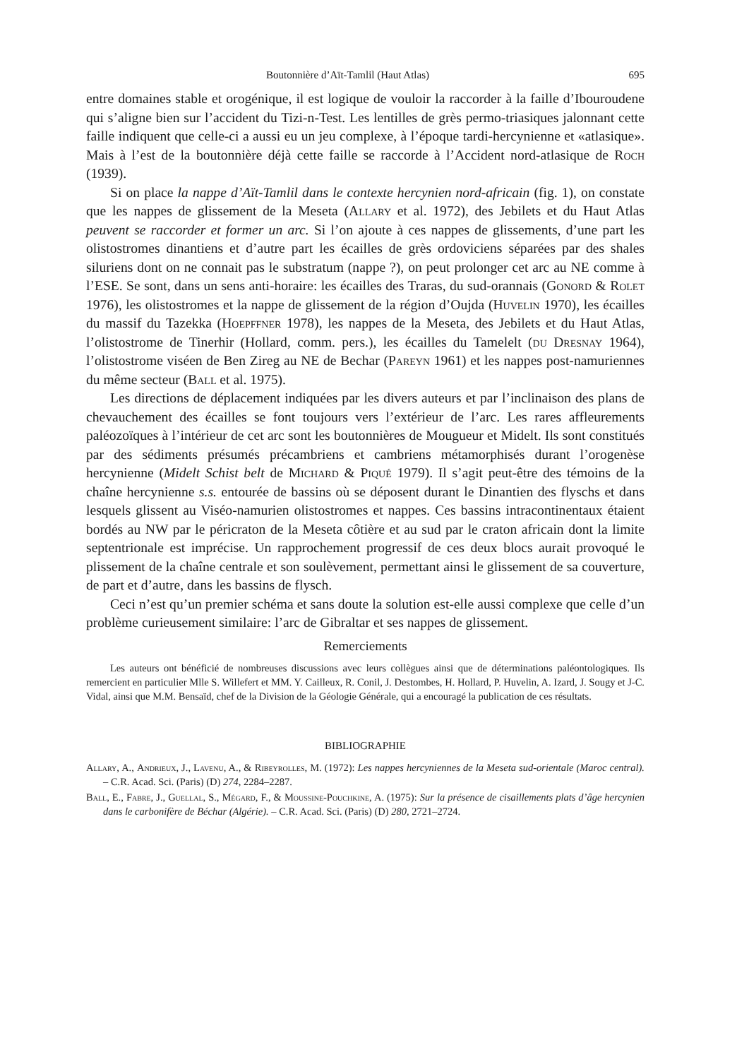Boutonnière d’Aït-Tamlil (Haut Atlas) 695
entre domaines stable et orogénique, il est logique de vouloir la raccorder à la faille d’Ibouroudene qui s’aligne bien sur l’accident du Tizi-n-Test. Les lentilles de grès permo-triasiques jalonnant cette faille indiquent que celle-ci a aussi eu un jeu complexe, à l’époque tardi-hercynienne et «atlasique». Mais à l’est de la boutonnière déjà cette faille se raccorde à l’Accident nord-atlasique de Roch (1939).
Si on place la nappe d’Aït-Tamlil dans le contexte hercynien nord-africain (fig. 1), on constate que les nappes de glissement de la Meseta (Allary et al. 1972), des Jebilets et du Haut Atlas peuvent se raccorder et former un arc. Si l’on ajoute à ces nappes de glissements, d’une part les olistostromes dinantiens et d’autre part les écailles de grès ordoviciens séparées par des shales siluriens dont on ne connait pas le substratum (nappe ?), on peut prolonger cet arc au NE comme à l’ESE. Se sont, dans un sens anti-horaire: les écailles des Traras, du sud-orannais (Gonord & Rolet 1976), les olistostromes et la nappe de glissement de la région d’Oujda (Huvelin 1970), les écailles du massif du Tazekka (Hoepffner 1978), les nappes de la Meseta, des Jebilets et du Haut Atlas, l’olistostrome de Tinerhir (Hollard, comm. pers.), les écailles du Tamelelt (du Dresnay 1964), l’olistostrome viséen de Ben Zireg au NE de Bechar (Pareyn 1961) et les nappes post-namuriennes du même secteur (Ball et al. 1975).
Les directions de déplacement indiquées par les divers auteurs et par l’inclinaison des plans de chevauchement des écailles se font toujours vers l’extérieur de l’arc. Les rares affleurements paléozoïques à l’intérieur de cet arc sont les boutonnières de Mougueur et Midelt. Ils sont constitués par des sédiments présumés précambriens et cambriens métamorphisés durant l’orogenèse hercynienne (Midelt Schist belt de Michard & Piqué 1979). Il s’agit peut-être des témoins de la chaîne hercynienne s.s. entourée de bassins où se déposent durant le Dinantien des flyschs et dans lesquels glissent au Viséo-namurien olistostromes et nappes. Ces bassins intracontinentaux étaient bordés au NW par le péricraton de la Meseta côtière et au sud par le craton africain dont la limite septentrionale est imprécise. Un rapprochement progressif de ces deux blocs aurait provoqué le plissement de la chaîne centrale et son soulèvement, permettant ainsi le glissement de sa couverture, de part et d’autre, dans les bassins de flysch.
Ceci n’est qu’un premier schéma et sans doute la solution est-elle aussi complexe que celle d’un problème curieusement similaire: l’arc de Gibraltar et ses nappes de glissement.
Remerciements
Les auteurs ont bénéficié de nombreuses discussions avec leurs collègues ainsi que de déterminations paléontologiques. Ils remercient en particulier Mlle S. Willefert et MM. Y. Cailleux, R. Conil, J. Destombes, H. Hollard, P. Huvelin, A. Izard, J. Sougy et J-C. Vidal, ainsi que M.M. Bensaïd, chef de la Division de la Géologie Générale, qui a encouragé la publication de ces résultats.
BIBLIOGRAPHIE
Allary, A., Andrieux, J., Lavenu, A., & Ribeyrolles, M. (1972): Les nappes hercyniennes de la Meseta sud-orientale (Maroc central). – C.R. Acad. Sci. (Paris) (D) 274, 2284–2287.
Ball, E., Fabre, J., Guellal, S., Mégard, F., & Moussine-Pouchkine, A. (1975): Sur la présence de cisaillements plats d’âge hercynien dans le carbonifère de Béchar (Algérie). – C.R. Acad. Sci. (Paris) (D) 280, 2721–2724.